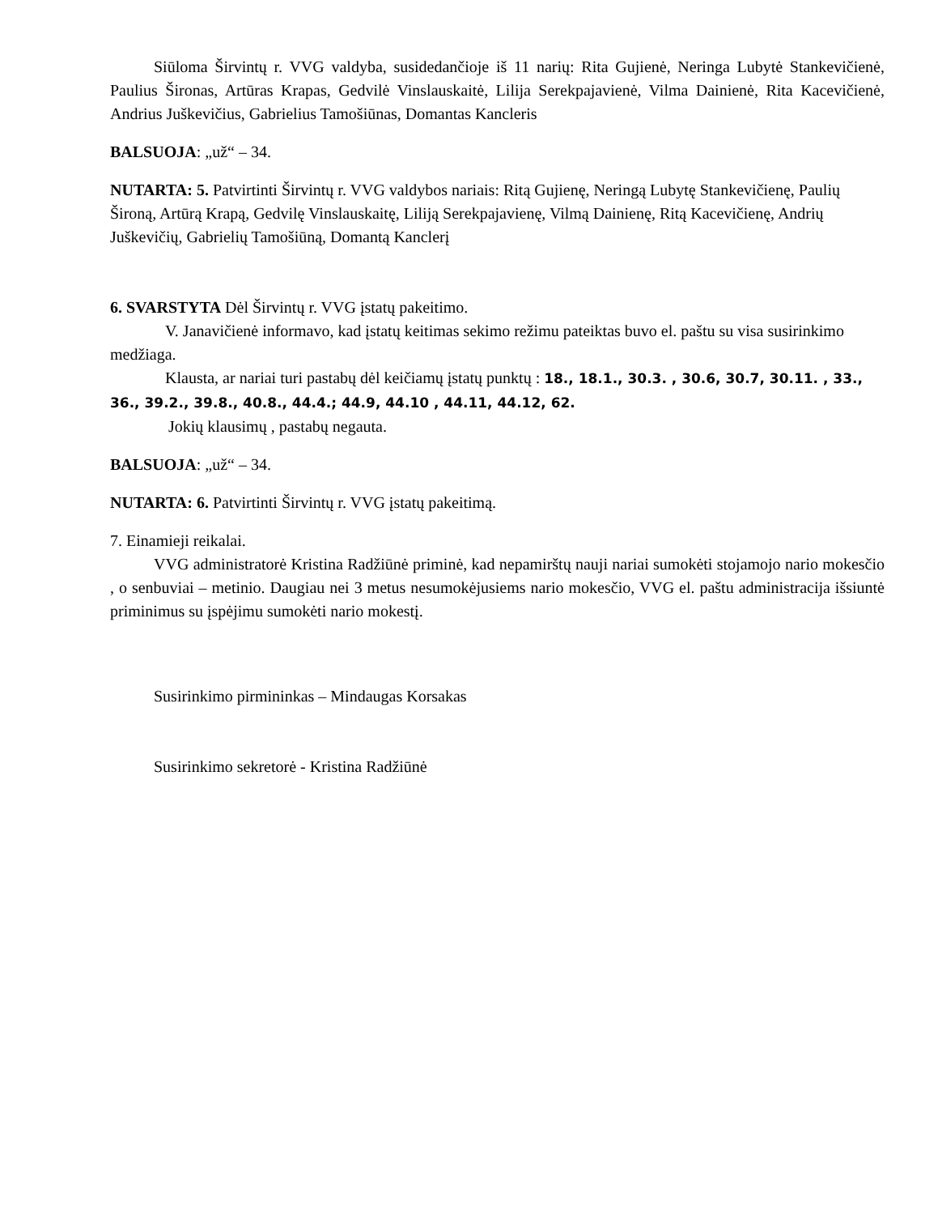Siūloma Širvintų r. VVG valdyba, susidedančioje iš 11 narių: Rita Gujienė, Neringa Lubytė Stankevičienė, Paulius Šironas, Artūras Krapas, Gedvilė Vinslauskaitė, Lilija Serekpajavienė, Vilma Dainienė, Rita Kacevičienė, Andrius Juškevičius, Gabrielius Tamošiūnas, Domantas Kancleris
BALSUOJA: „už“ – 34.
NUTARTA: 5. Patvirtinti Širvintų r. VVG valdybos nariais: Ritą Gujienę, Neringą Lubytę Stankevičienę, Paulių Široną, Artūrą Krapą, Gedvilę Vinslauskaitę, Liliją Serekpajavienę, Vilmą Dainienę, Ritą Kacevičienę, Andrių Juškevičių, Gabrielių Tamošiūną, Domantą Kanclerį
6. SVARSTYTA Dėl Širvintų r. VVG įstatų pakeitimo.
V. Janavičienė informavo, kad įstatų keitimas sekimo režimu pateiktas buvo el. paštu su visa susirinkimo medžiaga.
Klausta, ar nariai turi pastabų dėl keičiamų įstatų punktų : 18., 18.1., 30.3. , 30.6, 30.7, 30.11. , 33., 36., 39.2., 39.8., 40.8., 44.4.; 44.9, 44.10 , 44.11, 44.12, 62.
Jokių klausimų , pastabų negauta.
BALSUOJA: „už“ – 34.
NUTARTA: 6. Patvirtinti Širvintų r. VVG įstatų pakeitimą.
7. Einamieji reikalai.
VVG administratorė Kristina Radžiūnė priminė, kad nepamirštų nauji nariai sumokėti stojamojo nario mokesčio , o senbuviai – metinio. Daugiau nei 3 metus nesumokėjusiems nario mokesčio, VVG el. paštu administracija išsiuntė priminimus su įspėjimu sumokėti nario mokestį.
Susirinkimo pirmininkas – Mindaugas Korsakas
Susirinkimo sekretorė - Kristina Radžiūnė